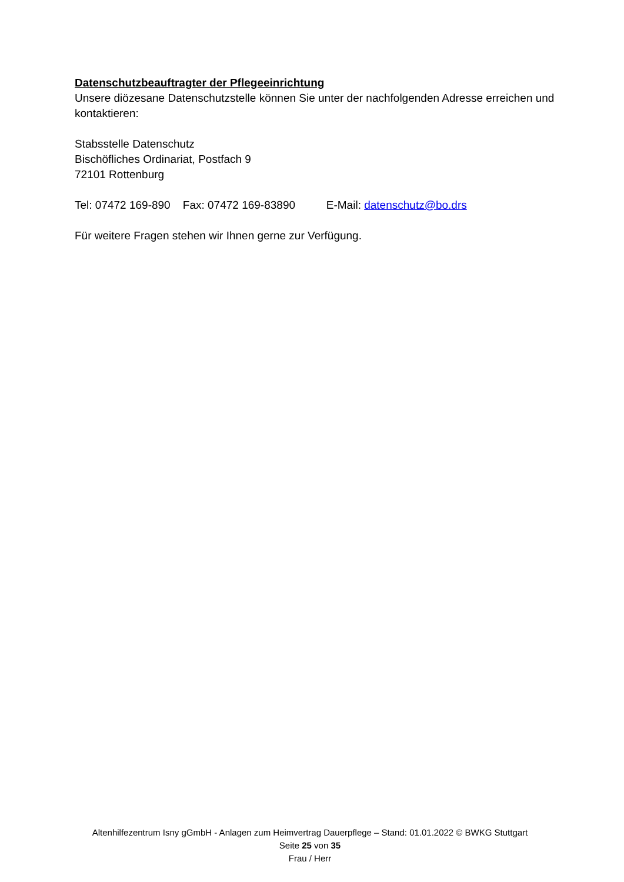Datenschutzbeauftragter der Pflegeeinrichtung
Unsere diözesane Datenschutzstelle können Sie unter der nachfolgenden Adresse erreichen und kontaktieren:
Stabsstelle Datenschutz
Bischöfliches Ordinariat, Postfach 9
72101 Rottenburg
Tel: 07472 169-890 Fax: 07472 169-83890 E-Mail: datenschutz@bo.drs
Für weitere Fragen stehen wir Ihnen gerne zur Verfügung.
Altenhilfezentrum Isny gGmbH - Anlagen zum Heimvertrag Dauerpflege – Stand: 01.01.2022 © BWKG Stuttgart
Seite 25 von 35
Frau / Herr